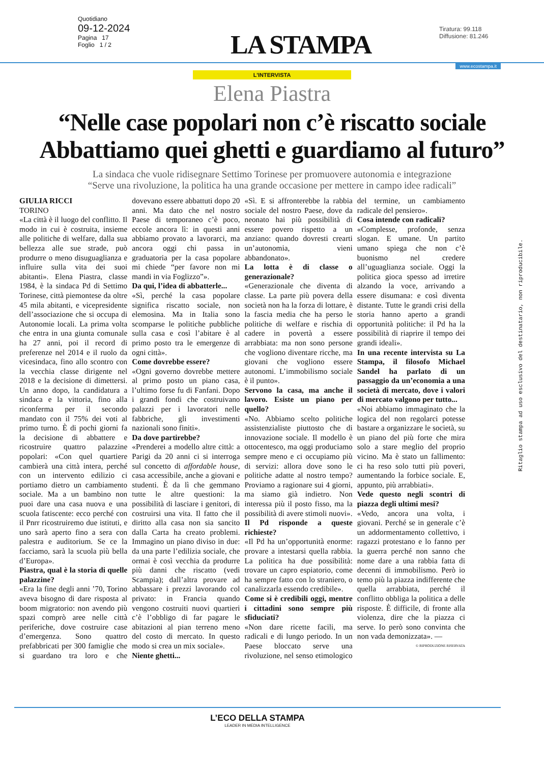Quotidiano
09-12-2024
Pagina 17
Foglio 1 / 2
LA STAMPA
Tiratura: 99.118
Diffusione: 81.246
www.ecostampa.it
L'INTERVISTA
Elena Piastra
“Nelle case popolari non c’è riscatto sociale Abbattiamo quei ghetti e guardiamo al futuro”
La sindaca che vuole ridisegnare Settimo Torinese per promuovere autonomia e integrazione
“Serve una rivoluzione, la politica ha una grande occasione per mettere in campo idee radicali”
GIULIA RICCI
TORINO
«La città è il luogo del conflitto. Il modo in cui è costruita, insieme alle politiche di welfare, dalla sua bellezza alle sue strade, può produrre o meno disuguaglianza e influire sulla vita dei suoi abitanti». Elena Piastra, classe 1984, è la sindaca Pd di Settimo Torinese, città piemontese da oltre 45 mila abitanti, e vicepresidente dell’associazione che si occupa di Autonomie locali. La prima volta che entra in una giunta comunale ha 27 anni, poi il record di preferenze nel 2014 e il ruolo da vicesindaca, fino allo scontro con la vecchia classe dirigente nel 2018 e la decisione di dimettersi. Un anno dopo, la candidatura a sindaca e la vittoria, fino alla riconferma per il secondo mandato con il 75% dei voti al primo turno. È di pochi giorni fa la decisione di abbattere e ricostruire quattro palazzine popolari: «Con quel quartiere cambierà una città intera, perché con un intervento edilizio ci portiamo dietro un cambiamento sociale. Ma a un bambino non puoi dare una casa nuova e una scuola fatiscente: ecco perché con il Pnrr ricostruiremo due istituti, e uno sarà aperto fino a sera con palestra e auditorium. Se ce la facciamo, sarà la scuola più bella d’Europa».
Piastra, qual è la storia di quelle palazzine?
«Era la fine degli anni ’70, Torino aveva bisogno di dare risposta al boom migratorio: non avendo più spazi comprò aree nelle città periferiche, dove costruire case d’emergenza. Sono quattro prefabbricati per 300 famiglie che si guardano tra loro e che dovevano essere abbattuti dopo 20 anni. Ma dato che nel nostro Paese di temporaneo c’è poco, eccole ancora lì: in questi anni abbiamo provato a lavorarci, ma ancora oggi chi passa in graduatoria per la casa popolare mi chiede “per favore non mi mandi in via Foglizzo”».
Da qui, l’idea di abbatterle...
«Sì, perché la casa popolare significa riscatto sociale, non elemosina. Ma in Italia sono scomparse le politiche pubbliche sulla casa e così l’abitare è al primo posto tra le emergenze di ogni città».
Come dovrebbe essere?
«Ogni governo dovrebbe mettere al primo posto un piano casa, l’ultimo forse fu di Fanfani. Dopo i grandi fondi che costruivano palazzi per i lavoratori nelle fabbriche, gli investimenti nazionali sono finiti».
Da dove partirebbe?
«Prenderei a modello altre città: a Parigi da 20 anni ci si interroga sul concetto di affordable house, casa accessibile, anche a giovani e studenti. È da lì che gemmano tutte le altre questioni: la possibilità di lasciare i genitori, di costruirsi una vita. Il fatto che il diritto alla casa non sia sancito dalla Carta ha creato problemi. Immagino un piano diviso in due: da una parte l’edilizia sociale, che ormai è così vecchia da produrre più danni che riscatto (vedi Scampia); dall’altra provare ad abbassare i prezzi lavorando col privato: in Francia quando vengono costruiti nuovi quartieri c’è l’obbligo di far pagare le abitazioni al pian terreno meno del costo di mercato. In questo modo si crea un mix sociale».
Niente ghetti...
«Sì. E si affronterebbe la rabbia sociale del nostro Paese, dove da neonato hai più possibilità di essere povero rispetto a un anziano: quando dovresti crearti un’autonomia, vieni abbandonato».
La lotta è di classe o generazionale?
«Generazionale che diventa di classe. La parte più povera della società non ha la forza di lottare, è la fascia media che ha perso le politiche di welfare e rischia di cadere in povertà a essere arrabbiata: ma non sono persone che vogliono diventare ricche, ma giovani che vogliono essere autonomi. L’immobilismo sociale è il punto».
Servono la casa, ma anche il lavoro. Esiste un piano per quello?
«No. Abbiamo scelto politiche assistenzialiste piuttosto che di innovazione sociale. Il modello è ottocentesco, ma oggi produciamo sempre meno e ci occupiamo più di servizi: allora dove sono le politiche adatte al nostro tempo? Proviamo a ragionare sui 4 giorni, ma siamo già indietro. Non interessa più il posto fisso, ma la possibilità di avere stimoli nuovi».
Il Pd risponde a queste richieste?
«Il Pd ha un’opportunità enorme: provare a intestarsi quella rabbia. La politica ha due possibilità: trovare un capro espiatorio, come ha sempre fatto con lo straniero, o canalizzarla essendo credibile».
Come si è credibili oggi, mentre i cittadini sono sempre più sfiduciati?
«Non dare ricette facili, ma radicali e di lungo periodo. In un Paese bloccato serve una rivoluzione, nel senso etimologico del termine, un cambiamento radicale del pensiero».
Cosa intende con radicali?
«Complesse, profonde, senza slogan. E umane. Un partito umano spiega che non c’è buonismo nel credere all’uguaglianza sociale. Oggi la politica gioca spesso ad irretire alzando la voce, arrivando a essere disumana: e così diventa distante. Tutte le grandi crisi della storia hanno aperto a grandi opportunità politiche: il Pd ha la possibilità di riaprire il tempo dei grandi ideali».
In una recente intervista su La Stampa, il filosofo Michael Sandel ha parlato di un passaggio da un’economia a una società di mercato, dove i valori di mercato valgono per tutto...
«Noi abbiamo immaginato che la logica del non regolarci potesse bastare a organizzare le società, su un piano del più forte che mira solo a stare meglio del proprio vicino. Ma è stato un fallimento: ci ha reso solo tutti più poveri, aumentando la forbice sociale. E, appunto, più arrabbiati».
Vede questo negli scontri di piazza degli ultimi mesi?
«Vedo, ancora una volta, i giovani. Perché se in generale c’è un addormentamento collettivo, i ragazzi protestano e lo fanno per la guerra perché non sanno che nome dare a una rabbia fatta di decenni di immobilismo. Però io temo più la piazza indifferente che quella arrabbiata, perché il conflitto obbliga la politica a delle risposte. È difficile, di fronte alla violenza, dire che la piazza ci serve. Io però sono convinta che non vada demonizzata». —
© RIPRODUZIONE RISERVATA
Ritaglio stampa ad uso esclusivo del destinatario, non riproducibile.
L’ECO DELLA STAMPA
LEADER IN MEDIA INTELLIGENCE